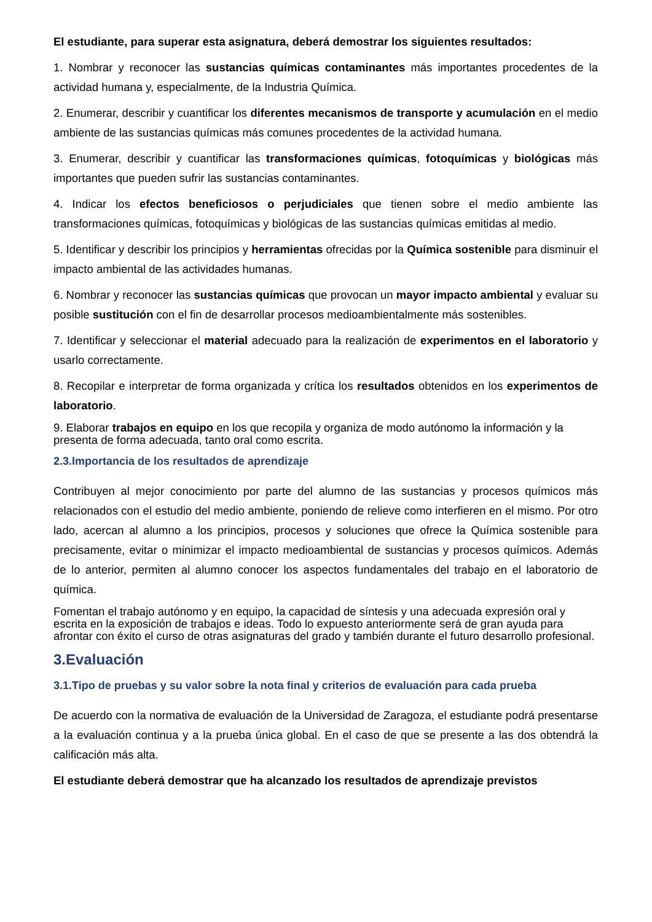El estudiante, para superar esta asignatura, deberá demostrar los siguientes resultados:
1. Nombrar y reconocer las sustancias químicas contaminantes más importantes procedentes de la actividad humana y, especialmente, de la Industria Química.
2. Enumerar, describir y cuantificar los diferentes mecanismos de transporte y acumulación en el medio ambiente de las sustancias químicas más comunes procedentes de la actividad humana.
3. Enumerar, describir y cuantificar las transformaciones químicas, fotoquímicas y biológicas más importantes que pueden sufrir las sustancias contaminantes.
4. Indicar los efectos beneficiosos o perjudiciales que tienen sobre el medio ambiente las transformaciones químicas, fotoquímicas y biológicas de las sustancias químicas emitidas al medio.
5. Identificar y describir los principios y herramientas ofrecidas por la Química sostenible para disminuir el impacto ambiental de las actividades humanas.
6. Nombrar y reconocer las sustancias químicas que provocan un mayor impacto ambiental y evaluar su posible sustitución con el fin de desarrollar procesos medioambientalmente más sostenibles.
7. Identificar y seleccionar el material adecuado para la realización de experimentos en el laboratorio y usarlo correctamente.
8. Recopilar e interpretar de forma organizada y crítica los resultados obtenidos en los experimentos de laboratorio.
9. Elaborar trabajos en equipo en los que recopila y organiza de modo autónomo la información y la presenta de forma adecuada, tanto oral como escrita.
2.3.Importancia de los resultados de aprendizaje
Contribuyen al mejor conocimiento por parte del alumno de las sustancias y procesos químicos más relacionados con el estudio del medio ambiente, poniendo de relieve como interfieren en el mismo. Por otro lado, acercan al alumno a los principios, procesos y soluciones que ofrece la Química sostenible para precisamente, evitar o minimizar el impacto medioambiental de sustancias y procesos químicos. Además de lo anterior, permiten al alumno conocer los aspectos fundamentales del trabajo en el laboratorio de química.
Fomentan el trabajo autónomo y en equipo, la capacidad de síntesis y una adecuada expresión oral y escrita en la exposición de trabajos e ideas. Todo lo expuesto anteriormente será de gran ayuda para afrontar con éxito el curso de otras asignaturas del grado y también durante el futuro desarrollo profesional.
3.Evaluación
3.1.Tipo de pruebas y su valor sobre la nota final y criterios de evaluación para cada prueba
De acuerdo con la normativa de evaluación de la Universidad de Zaragoza, el estudiante podrá presentarse a la evaluación continua y a la prueba única global. En el caso de que se presente a las dos obtendrá la calificación más alta.
El estudiante deberá demostrar que ha alcanzado los resultados de aprendizaje previstos